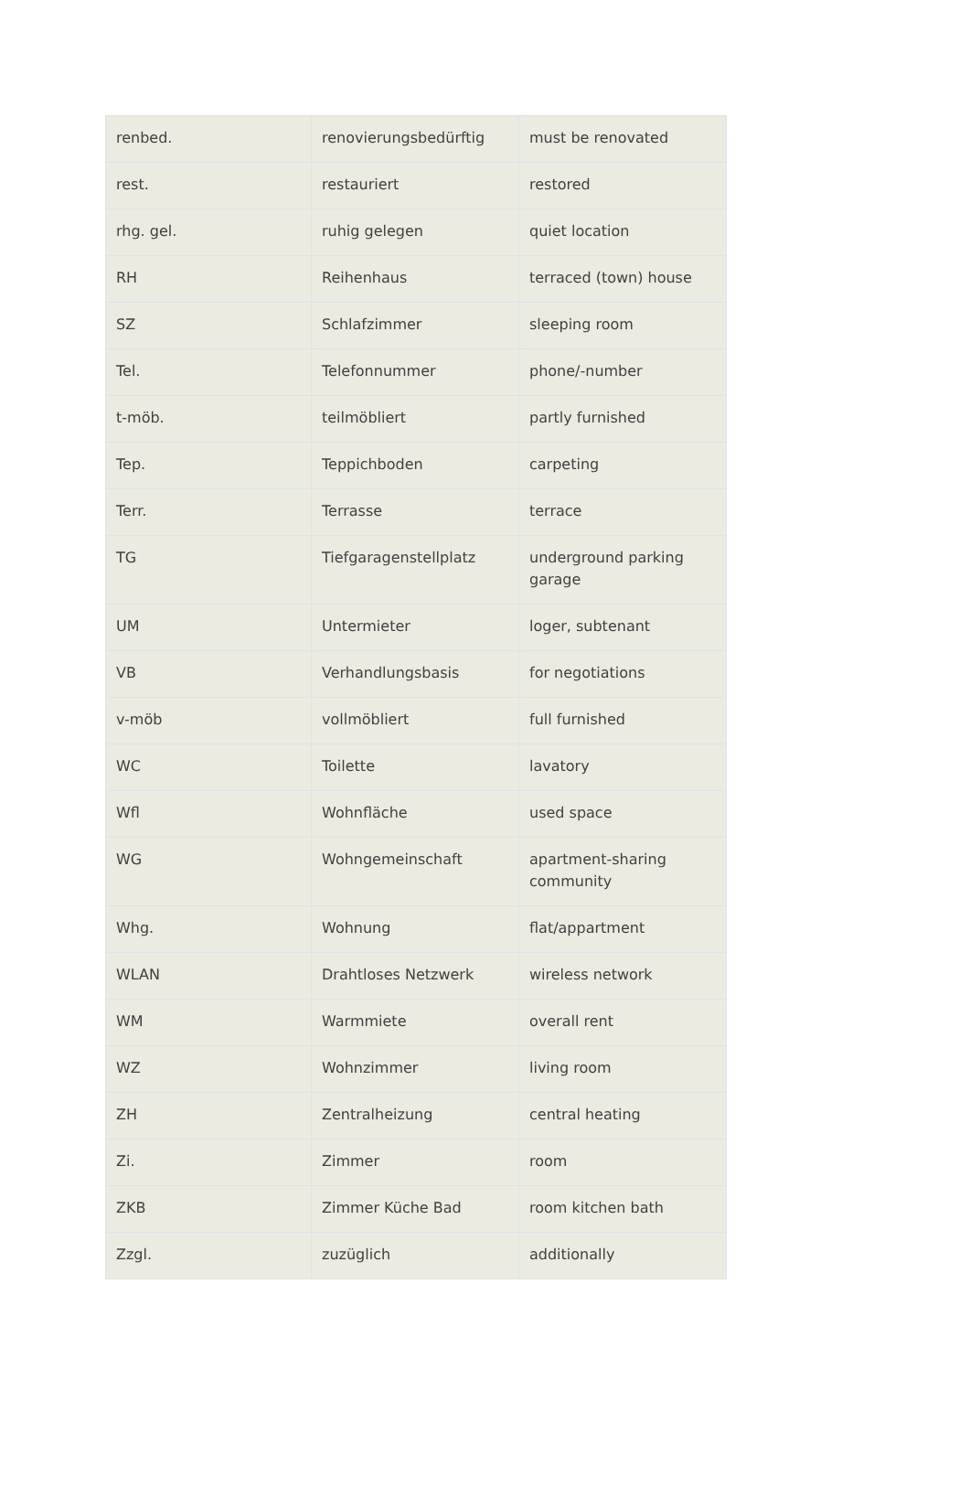| renbed. | renovierungsbedürftig | must be renovated |
| rest. | restauriert | restored |
| rhg. gel. | ruhig gelegen | quiet location |
| RH | Reihenhaus | terraced (town) house |
| SZ | Schlafzimmer | sleeping room |
| Tel. | Telefonnummer | phone/-number |
| t-möb. | teilmöbliert | partly furnished |
| Tep. | Teppichboden | carpeting |
| Terr. | Terrasse | terrace |
| TG | Tiefgaragenstellplatz | underground parking garage |
| UM | Untermieter | loger, subtenant |
| VB | Verhandlungsbasis | for negotiations |
| v-möb | vollmöbliert | full furnished |
| WC | Toilette | lavatory |
| Wfl | Wohnfläche | used space |
| WG | Wohngemeinschaft | apartment-sharing community |
| Whg. | Wohnung | flat/appartment |
| WLAN | Drahtloses Netzwerk | wireless network |
| WM | Warmmiete | overall rent |
| WZ | Wohnzimmer | living room |
| ZH | Zentralheizung | central heating |
| Zi. | Zimmer | room |
| ZKB | Zimmer Küche Bad | room kitchen bath |
| Zzgl. | zuzüglich | additionally |